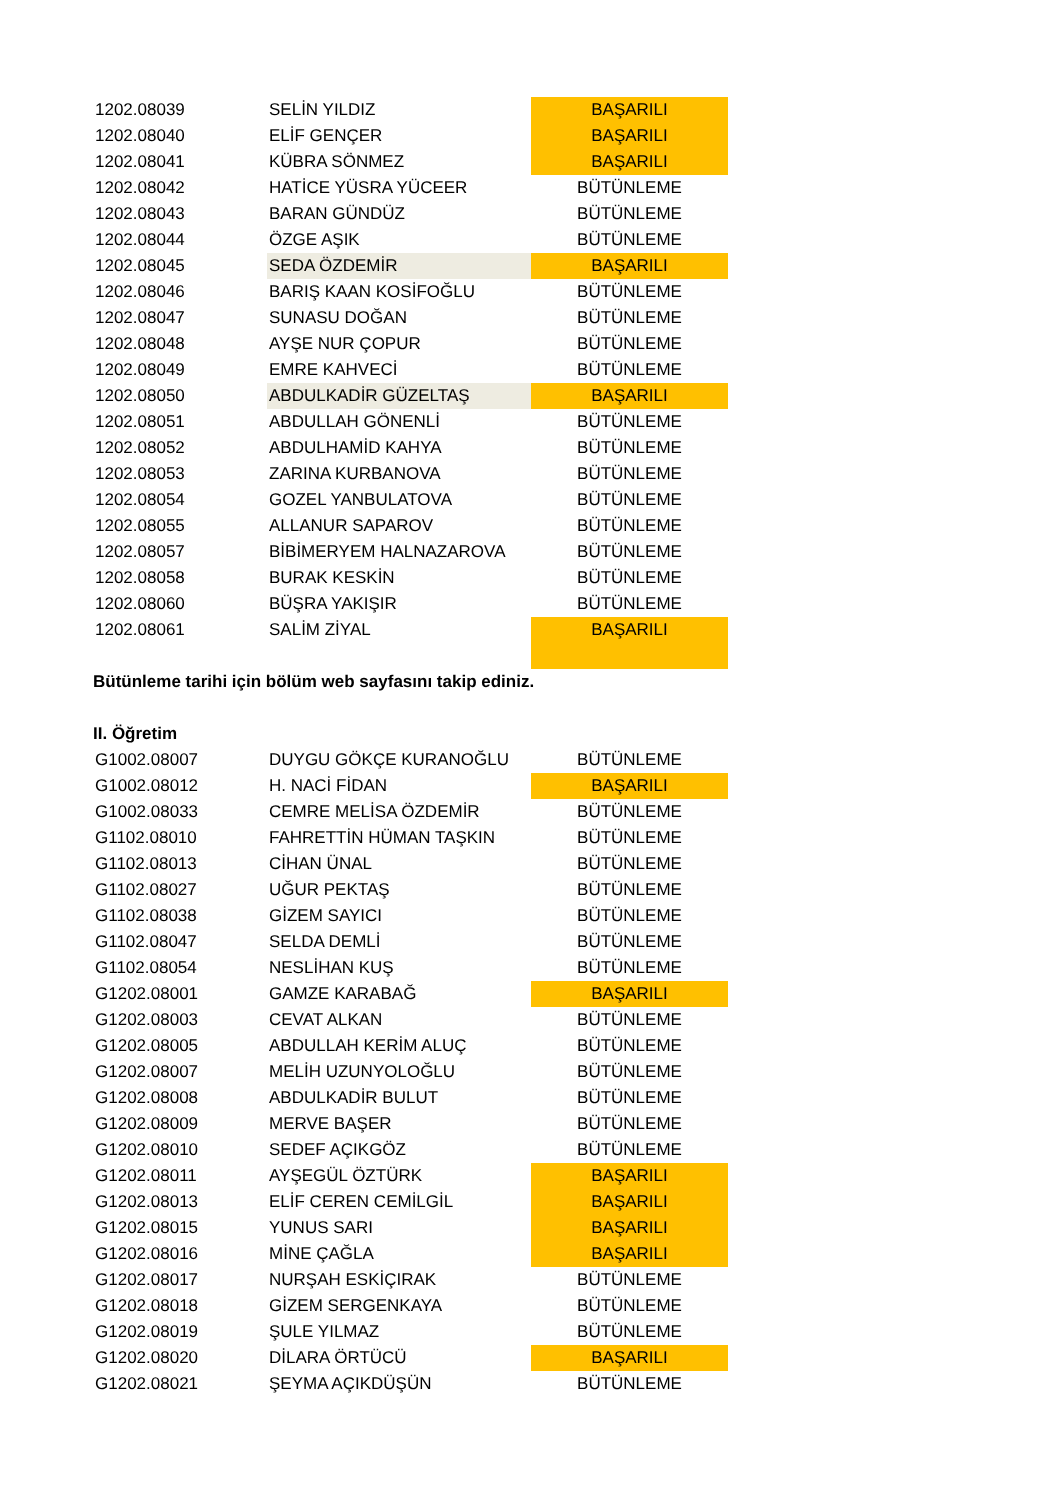| 1202.08039 | SELİN YILDIZ | BAŞARILI |
| 1202.08040 | ELİF GENÇER | BAŞARILI |
| 1202.08041 | KÜBRA SÖNMEZ | BAŞARILI |
| 1202.08042 | HATİCE YÜSRA YÜCEER | BÜTÜNLEME |
| 1202.08043 | BARAN GÜNDÜZ | BÜTÜNLEME |
| 1202.08044 | ÖZGE AŞIK | BÜTÜNLEME |
| 1202.08045 | SEDA ÖZDEMİR | BAŞARILI |
| 1202.08046 | BARIŞ KAAN KOSİFOĞLU | BÜTÜNLEME |
| 1202.08047 | SUNASU DOĞAN | BÜTÜNLEME |
| 1202.08048 | AYŞE NUR ÇOPUR | BÜTÜNLEME |
| 1202.08049 | EMRE KAHVECİ | BÜTÜNLEME |
| 1202.08050 | ABDULKADİR GÜZELTAŞ | BAŞARILI |
| 1202.08051 | ABDULLAH GÖNENLİ | BÜTÜNLEME |
| 1202.08052 | ABDULHAMİD KAHYA | BÜTÜNLEME |
| 1202.08053 | ZARINA KURBANOVA | BÜTÜNLEME |
| 1202.08054 | GOZEL YANBULATOVA | BÜTÜNLEME |
| 1202.08055 | ALLANUR SAPAROV | BÜTÜNLEME |
| 1202.08057 | BİBİMERYEM HALNAZAROVA | BÜTÜNLEME |
| 1202.08058 | BURAK KESKİN | BÜTÜNLEME |
| 1202.08060 | BÜŞRA YAKIŞIR | BÜTÜNLEME |
| 1202.08061 | SALİM ZİYAL | BAŞARILI |
Bütünleme tarihi için bölüm web sayfasını takip ediniz.
II. Öğretim
| G1002.08007 | DUYGU GÖKÇE KURANOĞLU | BÜTÜNLEME |
| G1002.08012 | H. NACİ FİDAN | BAŞARILI |
| G1002.08033 | CEMRE MELİSA ÖZDEMİR | BÜTÜNLEME |
| G1102.08010 | FAHRETTİN HÜMAN TAŞKIN | BÜTÜNLEME |
| G1102.08013 | CİHAN ÜNAL | BÜTÜNLEME |
| G1102.08027 | UĞUR PEKTAŞ | BÜTÜNLEME |
| G1102.08038 | GİZEM SAYICI | BÜTÜNLEME |
| G1102.08047 | SELDA DEMLİ | BÜTÜNLEME |
| G1102.08054 | NESLİHAN KUŞ | BÜTÜNLEME |
| G1202.08001 | GAMZE KARABAĞ | BAŞARILI |
| G1202.08003 | CEVAT ALKAN | BÜTÜNLEME |
| G1202.08005 | ABDULLAH KERİM ALUÇ | BÜTÜNLEME |
| G1202.08007 | MELİH UZUNYOLOĞLU | BÜTÜNLEME |
| G1202.08008 | ABDULKADİR BULUT | BÜTÜNLEME |
| G1202.08009 | MERVE BAŞER | BÜTÜNLEME |
| G1202.08010 | SEDEF AÇIKGÖZ | BÜTÜNLEME |
| G1202.08011 | AYŞEGÜL ÖZTÜRK | BAŞARILI |
| G1202.08013 | ELİF CEREN CEMİLGİL | BAŞARILI |
| G1202.08015 | YUNUS SARI | BAŞARILI |
| G1202.08016 | MİNE ÇAĞLA | BAŞARILI |
| G1202.08017 | NURŞAH ESKİÇIRAK | BÜTÜNLEME |
| G1202.08018 | GİZEM SERGENKAYA | BÜTÜNLEME |
| G1202.08019 | ŞULE YILMAZ | BÜTÜNLEME |
| G1202.08020 | DİLARA ÖRTÜCÜ | BAŞARILI |
| G1202.08021 | ŞEYMA AÇIKDÜŞÜN | BÜTÜNLEME |